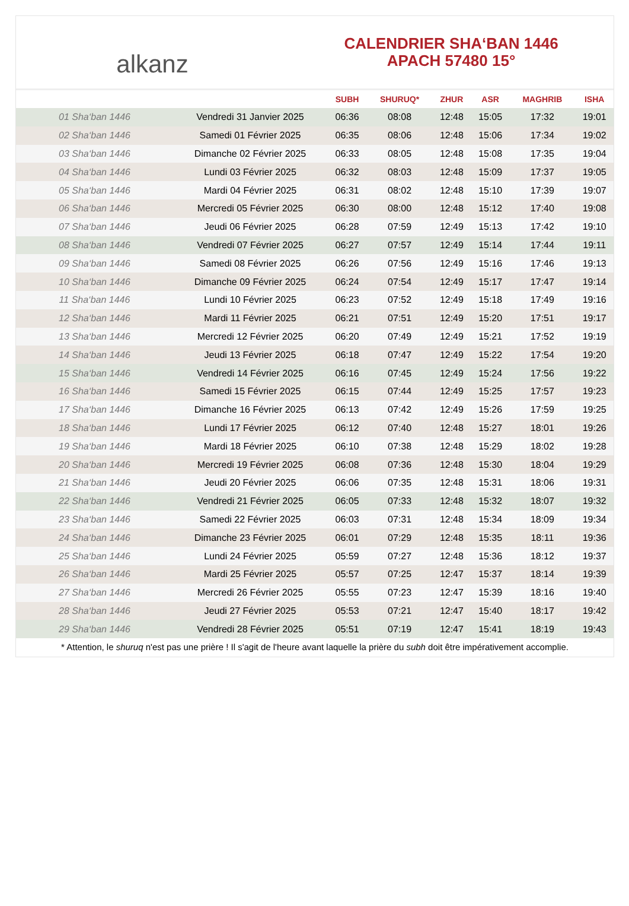alkanz
CALENDRIER SHA‘BAN 1446
APACH 57480 15°
| | | SUBH | SHURUQ* | ZHUR | ASR | MAGHRIB | ISHA |
| --- | --- | --- | --- | --- | --- | --- | --- |
| 01 Sha‘ban 1446 | Vendredi 31 Janvier 2025 | 06:36 | 08:08 | 12:48 | 15:05 | 17:32 | 19:01 |
| 02 Sha‘ban 1446 | Samedi 01 Février 2025 | 06:35 | 08:06 | 12:48 | 15:06 | 17:34 | 19:02 |
| 03 Sha‘ban 1446 | Dimanche 02 Février 2025 | 06:33 | 08:05 | 12:48 | 15:08 | 17:35 | 19:04 |
| 04 Sha‘ban 1446 | Lundi 03 Février 2025 | 06:32 | 08:03 | 12:48 | 15:09 | 17:37 | 19:05 |
| 05 Sha‘ban 1446 | Mardi 04 Février 2025 | 06:31 | 08:02 | 12:48 | 15:10 | 17:39 | 19:07 |
| 06 Sha‘ban 1446 | Mercredi 05 Février 2025 | 06:30 | 08:00 | 12:48 | 15:12 | 17:40 | 19:08 |
| 07 Sha‘ban 1446 | Jeudi 06 Février 2025 | 06:28 | 07:59 | 12:49 | 15:13 | 17:42 | 19:10 |
| 08 Sha‘ban 1446 | Vendredi 07 Février 2025 | 06:27 | 07:57 | 12:49 | 15:14 | 17:44 | 19:11 |
| 09 Sha‘ban 1446 | Samedi 08 Février 2025 | 06:26 | 07:56 | 12:49 | 15:16 | 17:46 | 19:13 |
| 10 Sha‘ban 1446 | Dimanche 09 Février 2025 | 06:24 | 07:54 | 12:49 | 15:17 | 17:47 | 19:14 |
| 11 Sha‘ban 1446 | Lundi 10 Février 2025 | 06:23 | 07:52 | 12:49 | 15:18 | 17:49 | 19:16 |
| 12 Sha‘ban 1446 | Mardi 11 Février 2025 | 06:21 | 07:51 | 12:49 | 15:20 | 17:51 | 19:17 |
| 13 Sha‘ban 1446 | Mercredi 12 Février 2025 | 06:20 | 07:49 | 12:49 | 15:21 | 17:52 | 19:19 |
| 14 Sha‘ban 1446 | Jeudi 13 Février 2025 | 06:18 | 07:47 | 12:49 | 15:22 | 17:54 | 19:20 |
| 15 Sha‘ban 1446 | Vendredi 14 Février 2025 | 06:16 | 07:45 | 12:49 | 15:24 | 17:56 | 19:22 |
| 16 Sha‘ban 1446 | Samedi 15 Février 2025 | 06:15 | 07:44 | 12:49 | 15:25 | 17:57 | 19:23 |
| 17 Sha‘ban 1446 | Dimanche 16 Février 2025 | 06:13 | 07:42 | 12:49 | 15:26 | 17:59 | 19:25 |
| 18 Sha‘ban 1446 | Lundi 17 Février 2025 | 06:12 | 07:40 | 12:48 | 15:27 | 18:01 | 19:26 |
| 19 Sha‘ban 1446 | Mardi 18 Février 2025 | 06:10 | 07:38 | 12:48 | 15:29 | 18:02 | 19:28 |
| 20 Sha‘ban 1446 | Mercredi 19 Février 2025 | 06:08 | 07:36 | 12:48 | 15:30 | 18:04 | 19:29 |
| 21 Sha‘ban 1446 | Jeudi 20 Février 2025 | 06:06 | 07:35 | 12:48 | 15:31 | 18:06 | 19:31 |
| 22 Sha‘ban 1446 | Vendredi 21 Février 2025 | 06:05 | 07:33 | 12:48 | 15:32 | 18:07 | 19:32 |
| 23 Sha‘ban 1446 | Samedi 22 Février 2025 | 06:03 | 07:31 | 12:48 | 15:34 | 18:09 | 19:34 |
| 24 Sha‘ban 1446 | Dimanche 23 Février 2025 | 06:01 | 07:29 | 12:48 | 15:35 | 18:11 | 19:36 |
| 25 Sha‘ban 1446 | Lundi 24 Février 2025 | 05:59 | 07:27 | 12:48 | 15:36 | 18:12 | 19:37 |
| 26 Sha‘ban 1446 | Mardi 25 Février 2025 | 05:57 | 07:25 | 12:47 | 15:37 | 18:14 | 19:39 |
| 27 Sha‘ban 1446 | Mercredi 26 Février 2025 | 05:55 | 07:23 | 12:47 | 15:39 | 18:16 | 19:40 |
| 28 Sha‘ban 1446 | Jeudi 27 Février 2025 | 05:53 | 07:21 | 12:47 | 15:40 | 18:17 | 19:42 |
| 29 Sha‘ban 1446 | Vendredi 28 Février 2025 | 05:51 | 07:19 | 12:47 | 15:41 | 18:19 | 19:43 |
* Attention, le shuruq n'est pas une prière ! Il s'agit de l'heure avant laquelle la prière du subh doit être impérativement accomplie.